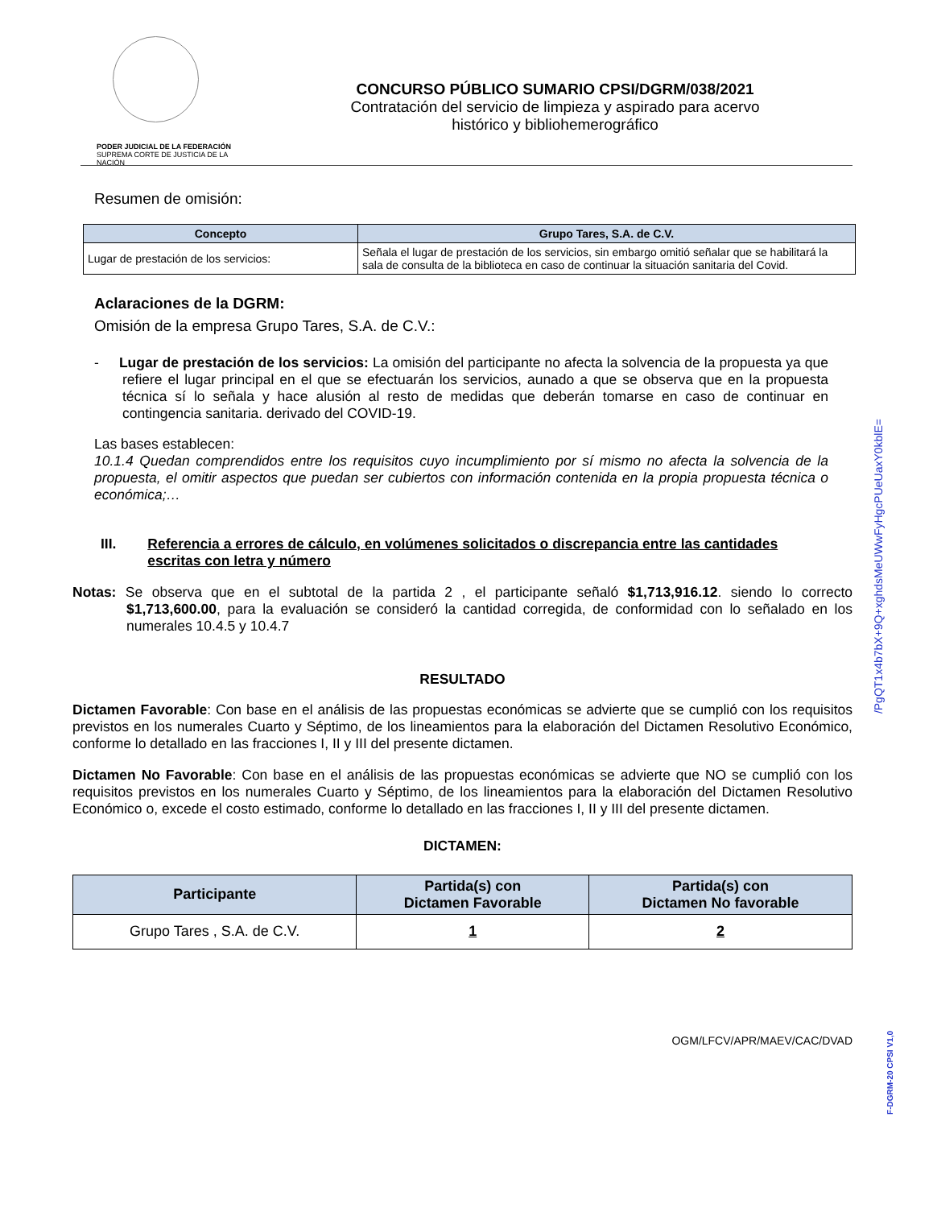PODER JUDICIAL DE LA FEDERACIÓN
SUPREMA CORTE DE JUSTICIA DE LA NACIÓN
CONCURSO PÚBLICO SUMARIO CPSI/DGRM/038/2021
Contratación del servicio de limpieza y aspirado para acervo
histórico y bibliohemerográfico
Resumen de omisión:
| Concepto | Grupo Tares, S.A. de C.V. |
| --- | --- |
| Lugar de prestación de los servicios: | Señala el lugar de prestación de los servicios, sin embargo omitió señalar que se habilitará la sala de consulta de la biblioteca en caso de continuar la situación sanitaria del Covid. |
Aclaraciones de la DGRM:
Omisión de la empresa Grupo Tares, S.A. de C.V.:
- Lugar de prestación de los servicios: La omisión del participante no afecta la solvencia de la propuesta ya que refiere el lugar principal en el que se efectuarán los servicios, aunado a que se observa que en la propuesta técnica sí lo señala y hace alusión al resto de medidas que deberán tomarse en caso de continuar en contingencia sanitaria. derivado del COVID-19.
Las bases establecen:
10.1.4 Quedan comprendidos entre los requisitos cuyo incumplimiento por sí mismo no afecta la solvencia de la propuesta, el omitir aspectos que puedan ser cubiertos con información contenida en la propia propuesta técnica o económica;…
III. Referencia a errores de cálculo, en volúmenes solicitados o discrepancia entre las cantidades escritas con letra y número
Notas: Se observa que en el subtotal de la partida 2 , el participante señaló $1,713,916.12. siendo lo correcto $1,713,600.00, para la evaluación se consideró la cantidad corregida, de conformidad con lo señalado en los numerales 10.4.5 y 10.4.7
RESULTADO
Dictamen Favorable: Con base en el análisis de las propuestas económicas se advierte que se cumplió con los requisitos previstos en los numerales Cuarto y Séptimo, de los lineamientos para la elaboración del Dictamen Resolutivo Económico, conforme lo detallado en las fracciones I, II y III del presente dictamen.
Dictamen No Favorable: Con base en el análisis de las propuestas económicas se advierte que NO se cumplió con los requisitos previstos en los numerales Cuarto y Séptimo, de los lineamientos para la elaboración del Dictamen Resolutivo Económico o, excede el costo estimado, conforme lo detallado en las fracciones I, II y III del presente dictamen.
DICTAMEN:
| Participante | Partida(s) con Dictamen Favorable | Partida(s) con Dictamen No favorable |
| --- | --- | --- |
| Grupo Tares , S.A. de C.V. | 1 | 2 |
OGM/LFCV/APR/MAEV/CAC/DVAD
/PgQT1x4b7bX+9Q+xghdsMeUWwFyHgcPUeUaxY0kblE=
F-DGRM-20 CPSI V1,0